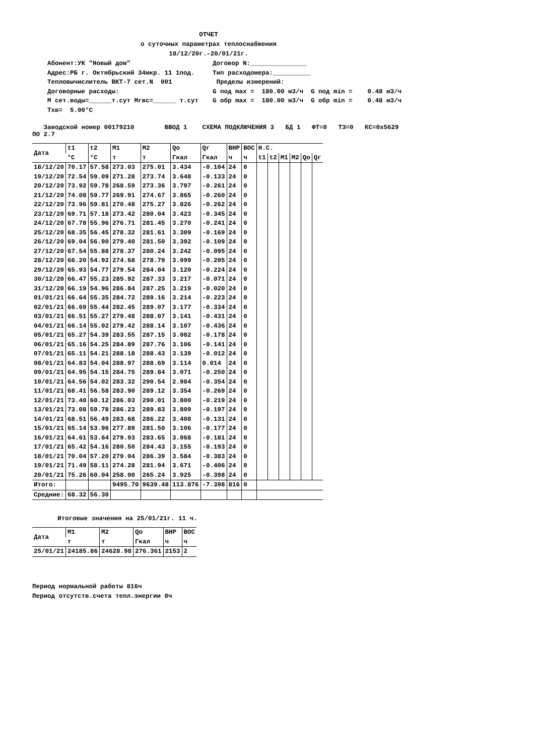ОТЧЕТ
о суточных параметрах теплоснабжения
18/12/20г.-20/01/21г.
Абонент:УК "Новый дом" Адрес:РБ г. Октябрьский 34мкр. 11 1под. Тепловычислитель ВКТ-7 сет.N 001 Договорные расходы: М сет.воды=______т.сут Мгвс=______ т.сут Тхв= 5.00°С
Договор N:_______________ Тип расходомера:__________ Пределы измерений: G под max = 180.00 м3/ч G под min = 0.48 м3/ч G обр max = 180.00 м3/ч G обр min = 0.48 м3/ч
   Заводской номер 00179210        ВВОД 1    СХЕМА ПОДКЛЮЧЕНИЯ 3   БД 1   ФТ=0   ТЗ=0   КС=0х5629
ПО 2.7
| Дата | t1 | t2 | M1 | M2 | Qо | Qг | ВНР | ВОС | Н.С. | | | | | |
| --- | --- | --- | --- | --- | --- | --- | --- | --- | --- | --- | --- | --- | --- | --- |
| | °С | °С | т | т | Гкал | Гкал | ч | ч | t1 | t2 | M1 | M2 | Qо | Qг |
| 18/12/20 | 70.17 | 57.58 | 273.03 | 275.01 | 3.434 | -0.104 | 24 | 0 | | | | | | |
| 19/12/20 | 72.54 | 59.09 | 271.28 | 273.74 | 3.648 | -0.133 | 24 | 0 | | | | | | |
| 20/12/20 | 73.92 | 59.78 | 268.59 | 273.36 | 3.797 | -0.261 | 24 | 0 | | | | | | |
| 21/12/20 | 74.08 | 59.77 | 269.91 | 274.67 | 3.865 | -0.260 | 24 | 0 | | | | | | |
| 22/12/20 | 73.96 | 59.81 | 270.48 | 275.27 | 3.826 | -0.262 | 24 | 0 | | | | | | |
| 23/12/20 | 69.71 | 57.18 | 273.42 | 280.04 | 3.423 | -0.345 | 24 | 0 | | | | | | |
| 24/12/20 | 67.78 | 55.96 | 276.71 | 281.45 | 3.270 | -0.241 | 24 | 0 | | | | | | |
| 25/12/20 | 68.35 | 56.45 | 278.32 | 281.61 | 3.309 | -0.169 | 24 | 0 | | | | | | |
| 26/12/20 | 69.04 | 56.90 | 279.40 | 281.50 | 3.392 | -0.109 | 24 | 0 | | | | | | |
| 27/12/20 | 67.54 | 55.88 | 278.37 | 280.24 | 3.242 | -0.095 | 24 | 0 | | | | | | |
| 28/12/20 | 66.20 | 54.92 | 274.68 | 278.79 | 3.099 | -0.205 | 24 | 0 | | | | | | |
| 29/12/20 | 65.93 | 54.77 | 279.54 | 284.04 | 3.120 | -0.224 | 24 | 0 | | | | | | |
| 30/12/20 | 66.47 | 55.23 | 285.92 | 287.33 | 3.217 | -0.071 | 24 | 0 | | | | | | |
| 31/12/20 | 66.19 | 54.96 | 286.84 | 287.25 | 3.219 | -0.020 | 24 | 0 | | | | | | |
| 01/01/21 | 66.64 | 55.35 | 284.72 | 289.16 | 3.214 | -0.223 | 24 | 0 | | | | | | |
| 02/01/21 | 66.69 | 55.44 | 282.45 | 289.07 | 3.177 | -0.334 | 24 | 0 | | | | | | |
| 03/01/21 | 66.51 | 55.27 | 279.48 | 288.07 | 3.141 | -0.431 | 24 | 0 | | | | | | |
| 04/01/21 | 66.14 | 55.02 | 279.42 | 288.14 | 3.107 | -0.436 | 24 | 0 | | | | | | |
| 05/01/21 | 65.27 | 54.39 | 283.55 | 287.15 | 3.082 | -0.178 | 24 | 0 | | | | | | |
| 06/01/21 | 65.16 | 54.25 | 284.89 | 287.76 | 3.106 | -0.141 | 24 | 0 | | | | | | |
| 07/01/21 | 65.11 | 54.21 | 288.18 | 288.43 | 3.139 | -0.012 | 24 | 0 | | | | | | |
| 08/01/21 | 64.83 | 54.04 | 288.97 | 288.69 | 3.114 | 0.014 | 24 | 0 | | | | | | |
| 09/01/21 | 64.95 | 54.15 | 284.75 | 289.84 | 3.071 | -0.250 | 24 | 0 | | | | | | |
| 10/01/21 | 64.56 | 54.02 | 283.32 | 290.54 | 2.984 | -0.354 | 24 | 0 | | | | | | |
| 11/01/21 | 68.41 | 56.58 | 283.90 | 289.12 | 3.354 | -0.269 | 24 | 0 | | | | | | |
| 12/01/21 | 73.40 | 60.12 | 286.03 | 290.01 | 3.800 | -0.219 | 24 | 0 | | | | | | |
| 13/01/21 | 73.08 | 59.78 | 286.23 | 289.83 | 3.809 | -0.197 | 24 | 0 | | | | | | |
| 14/01/21 | 68.51 | 56.49 | 283.68 | 286.22 | 3.408 | -0.131 | 24 | 0 | | | | | | |
| 15/01/21 | 65.14 | 53.96 | 277.89 | 281.50 | 3.106 | -0.177 | 24 | 0 | | | | | | |
| 16/01/21 | 64.61 | 53.64 | 279.93 | 283.65 | 3.068 | -0.181 | 24 | 0 | | | | | | |
| 17/01/21 | 65.42 | 54.16 | 280.50 | 284.43 | 3.155 | -0.193 | 24 | 0 | | | | | | |
| 18/01/21 | 70.04 | 57.20 | 279.04 | 286.39 | 3.584 | -0.383 | 24 | 0 | | | | | | |
| 19/01/21 | 71.49 | 58.11 | 274.28 | 281.94 | 3.671 | -0.406 | 24 | 0 | | | | | | |
| 20/01/21 | 75.26 | 60.04 | 258.00 | 265.24 | 3.925 | -0.398 | 24 | 0 | | | | | | |
| Итого: | | | 9495.70 | 9639.48 | 113.876 | -7.398 | 816 | 0 | | | | | | |
| Средние: | 68.32 | 56.30 | | | | | | | | | | | | |
Итоговые значения на 25/01/21г. 11 ч.
| Дата | M1 | M2 | Qо | ВНР | ВОС |
| --- | --- | --- | --- | --- | --- |
| | т | т | Гкал | ч | ч |
| 25/01/21 | 24185.86 | 24628.98 | 276.361 | 2153 | 2 |
Период нормальной работы 816ч
Период отсутств.счета тепл.энергии 0ч